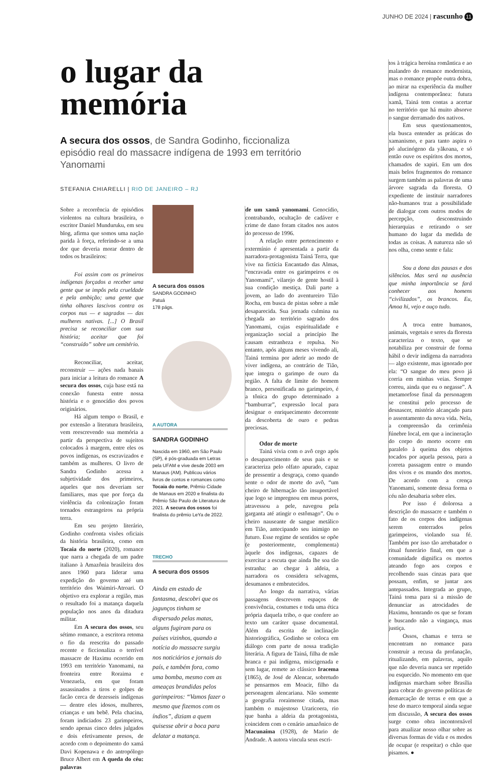JUNHO DE 2024 | rascunho 11
o lugar da memória
A secura dos ossos, de Sandra Godinho, ficcionaliza episódio real do massacre indígena de 1993 em território Yanomami
STEFANIA CHIARELLI | RIO DE JANEIRO – RJ
Sobre a recorrência de episódios violentos na cultura brasileira, o escritor Daniel Munduruku, em seu blog, afirma que somos uma nação parida à força, referindo-se a uma dor que deveria morar dentro de todos os brasileiros:
Foi assim com os primeiros indígenas forçados a receber uma gente que se impôs pela crueldade e pela ambição; uma gente que tinha olhares lascivos contra os corpos nus — e sagrados — das mulheres nativas. [...] O Brasil precisa se reconciliar com sua história; aceitar que foi “construído” sobre um cemitério.
Reconciliar, aceitar, reconstruir — ações nada banais para iniciar a leitura do romance A secura dos ossos, cuja base está na conexão funesta entre nossa história e o genocídio dos povos originários.
Há algum tempo o Brasil, e por extensão a literatura brasileira, vem reescrevendo sua memória a partir da perspectiva de sujeitos colocados à margem, entre eles os povos indígenas, os escravizados e também as mulheres. O livro de Sandra Godinho acessa a subjetividade dos primeiros, aqueles que nos deveriam ser familiares, mas que por força da violência da colonização foram tornados estrangeiros na própria terra.
Em seu projeto literário, Godinho confronta visões oficiais da história brasileira, como em Tocaia do norte (2020), romance que narra a chegada de um padre italiano à Amazônia brasileira dos anos 1960 para liderar uma expedição do governo até um território dos Waimiri-Atroari. O objetivo era explorar a região, mas o resultado foi a matança daquela população nos anos da ditadura militar.
Em A secura dos ossos, seu sétimo romance, a escritora retoma o fio da reescrita do passado recente e ficcionaliza o terrível massacre de Haximu ocorrido em 1993 em território Yanomami, na fronteira entre Roraima e Venezuela, em que foram assassinados a tiros e golpes de facão cerca de dezesseis indígenas — dentre eles idosos, mulheres, crianças e um bebê. Pela chacina, foram indiciados 23 garimpeiros, sendo apenas cinco deles julgados e dois efetivamente presos, de acordo com o depoimento do xamá Davi Kopenawa e do antropólogo Bruce Albert em A queda do céu: palavras
A secura dos ossos
SANDRA GODINHO
Patuá
178 págs.
A AUTORA
SANDRA GODINHO
Nascida em 1960, em São Paulo (SP), é pós-graduada em Letras pela UFAM e vive desde 2003 em Manaus (AM). Publicou vários livros de contos e romances como Tocaia do norte, Prêmio Cidade de Manaus em 2020 e finalista do Prêmio São Paulo de Literatura de 2021. A secura dos ossos foi finalista do prêmio LeYa de 2022.
TRECHO
A secura dos ossos
Ainda em estado de fantasma, descobri que os jagunços tinham se dispersado pelas matas, alguns fugiram para os países vizinhos, quando a notícia do massacre surgiu nos noticiários e jornais do país, e também fora, como uma bomba, mesmo com as ameaças brandidas pelos garimpeiros: “Vamos fazer o mesmo que fizemos com os índios”, diziam a quem quisesse abrir a boca para delatar a matança.
de um xamã yanomami. Genocídio, contrabando, ocultação de cadáver e crime de dano foram citados nos autos do processo de 1996.
A relação entre pertencimento e extermínio é apresentada a partir da narradora-protagonista Tainá Terra, que vive na fictícia Encantado das Almas, “encravada entre os garimpeiros e os Yanomami”, vilarejo de gente hostil à sua condição mestiça. Dali parte a jovem, ao lado do aventureiro Tião Rocha, em busca de pistas sobre a mãe desaparecida. Sua jornada culmina na chegada ao território sagrado dos Yanomami, cujas espiritualidade e organização social a princípio lhe causam estranheza e repulsa. No entanto, após alguns meses vivendo ali, Tainá termina por aderir ao modo de viver indígena, ao contrário de Tião, que integra o garimpo de ouro da região. A falta de limite do homem branco, personificada no garimpeiro, é a tônica do grupo determinado a “bamburrar”, expressão local para designar o enriquecimento decorrente da descoberta de ouro e pedras preciosas.
Odor de morte
Tainá vivia com o avô cego após o desaparecimento de seus pais e se caracteriza pelo olfato apurado, capaz de pressentir a desgraça, como quando sente o odor de morte do avô, “um cheiro de hibernação tão insuportável que logo se impregnou em meus poros, atravessou a pele, navegou pela garganta até atingir o estômago”. Ou o cheiro nauseante de sangue metálico em Tião, antecipando seu inimigo no futuro. Esse regime de sentidos se opõe (e posteriormente, complementa) àquele dos indígenas, capazes de exercitar a escuta que ainda lhe soa tão estranha: ao chegar à aldeia, a narradora os considera selvagens, desumanos e embrutecidos.
Ao longo da narrativa, várias passagens descrevem espaços de convivência, costumes e toda uma ética própria daquela tribo, o que confere ao texto um caráter quase documental. Além da escrita de inclinação historiográfica, Godinho se coloca em diálogo com parte de nossa tradição literária. A figura de Tainá, filha de mãe branca e pai indígena, miscigenada e sem lugar, remete ao clássico Iracema (1865), de José de Alencar, sobretudo se pensarmos em Moacir, filho da personagem alencariana. Não somente a geografia roraimense citada, mas também o majestoso Uraricoera, rio que banha a aldeia da protagonista, coincidem com o cenário amazônico de Macunaíma (1928), de Mario de Andrade. A autora vincula seus escri-
tos à trágica heroína romântica e ao malandro do romance modernista, mas o romance propõe outra dobra, ao mirar na experiência da mulher indígena contemporânea: futura xamã, Tainá tem contas a acertar no território que há muito absorve o sangue derramado dos nativos.
Em seus questionamentos, ela busca entender as práticas do xamanismo, e para tanto aspira o pó alucinógeno da yãkoana, e só então ouve os espíritos dos mortos, chamados de xapiri. Em um dos mais belos fragmentos do romance surgem também as palavras de uma árvore sagrada da floresta. O expediente de instituir narradores não-humanos traz a possibilidade de dialogar com outros modos de percepção, desconstruindo hierarquias e retirando o ser humano do lugar da medida de todas as coisas. A natureza não só nos olha, como sente e fala:
Sou a dona das pausas e dos silêncios. Mas será na ausência que minha importância se fará conhecer aos homens “civilizados”, os brancos. Eu, Amoa hi, vejo e ouço tudo.
A troca entre humanos, animais, vegetais e seres da floresta caracteriza o texto, que se notabiliza por construir de forma hábil o devir indígena da narradora — algo existente, mas ignorado por ela: “O sangue do meu povo já corria em minhas veias. Sempre correu, ainda que eu o negasse”. A metamorfose final da personagem se constitui pelo processo de desnascer, mistério alcançado para o assentamento da nova vida. Nela, a compreensão da cerimônia fúnebre local, em que a incineração do corpo do morto ocorre em paralelo à queima dos objetos tocados por aquela pessoa, para a correta passagem entre o mundo dos vivos e os mundo dos mortos. De acordo com a crença Yanomami, somente dessa forma o céu não desabaria sobre eles.
Por isso é dolorosa a descrição do massacre e também o fato de os corpos dos indígenas serem enterrados pelos garimpeiros, violando sua fé. Também por isso tão arrebatador o ritual funerário final, em que a comunidade dignifica os mortos ateando fogo aos corpos e recolhendo suas cinzas para que possam, enfim, se juntar aos antepassados. Integrada ao grupo, Tainá toma para si a missão de denunciar as atrocidades de Haximu, honrando os que se foram e buscando não a vingança, mas justiça.
Ossos, chamas e terra se encontram no romance para construir a recusa da profanação, ritualizando, em palavras, aquilo que não deveria nunca ser repetido ou esquecido. No momento em que indígenas marcham sobre Brasília para cobrar do governo políticas de demarcação de terras e em que a tese do marco temporal ainda segue em discussão, A secura dos ossos surge como obra incontornável para atualizar nosso olhar sobre as diversas formas de vida e os modos de ocupar (e respeitar) o chão que pisamos. ●